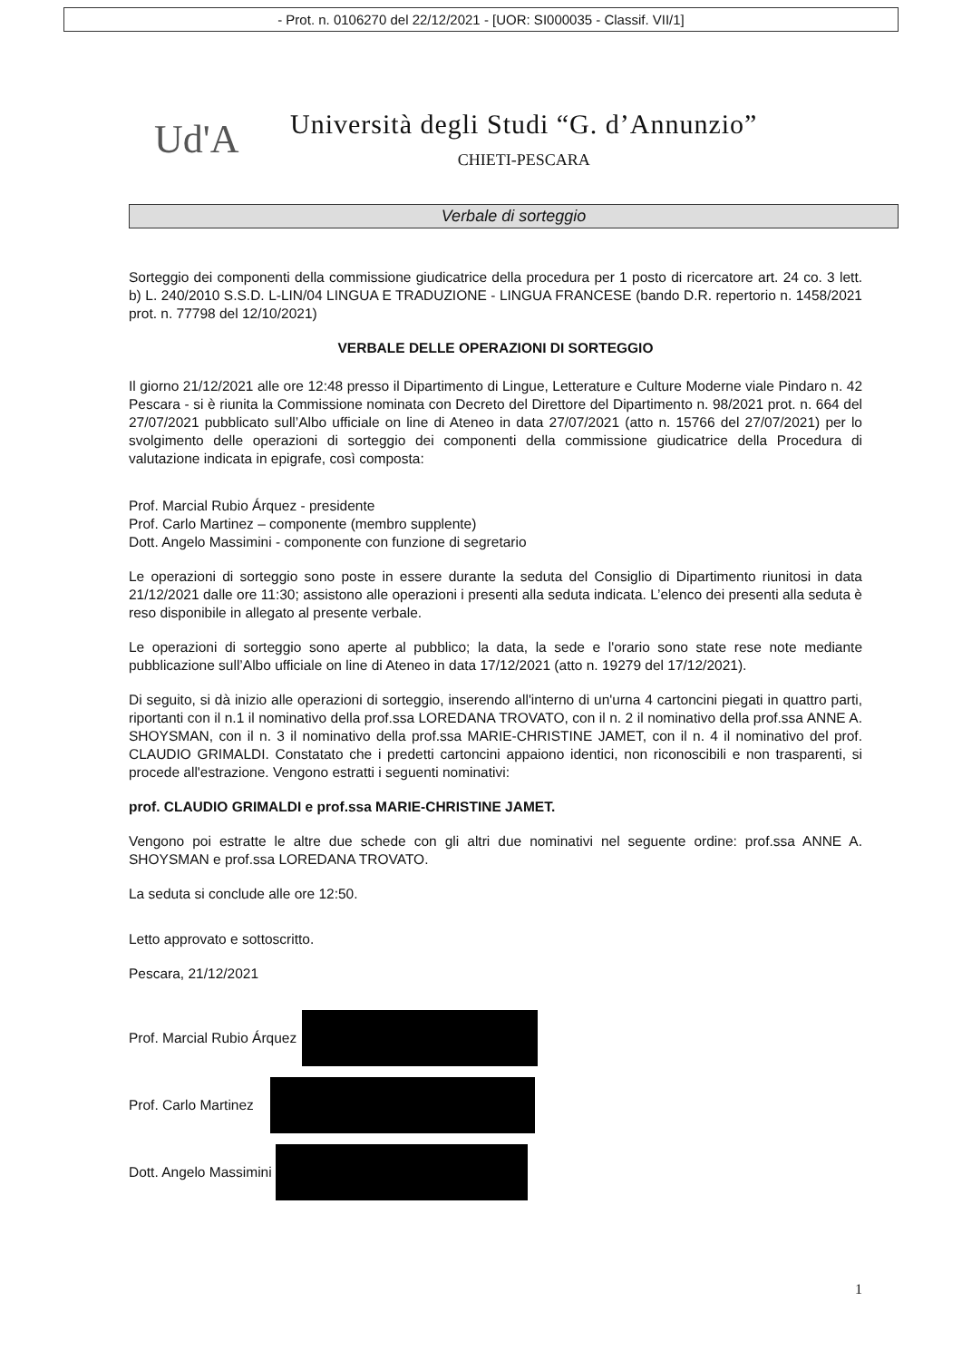- Prot. n. 0106270 del 22/12/2021 - [UOR: SI000035 - Classif. VII/1]
Ud'A
Università degli Studi “G. d’Annunzio”
CHIETI-PESCARA
Verbale di sorteggio
Sorteggio dei componenti della commissione giudicatrice della procedura per 1 posto di ricercatore art. 24 co. 3 lett. b) L. 240/2010 S.S.D. L-LIN/04 LINGUA E TRADUZIONE - LINGUA FRANCESE (bando D.R. repertorio n. 1458/2021 prot. n. 77798 del 12/10/2021)
VERBALE DELLE OPERAZIONI DI SORTEGGIO
Il giorno 21/12/2021 alle ore 12:48 presso il Dipartimento di Lingue, Letterature e Culture Moderne viale Pindaro n. 42 Pescara - si è riunita la Commissione nominata con Decreto del Direttore del Dipartimento n. 98/2021 prot. n. 664 del 27/07/2021 pubblicato sull’Albo ufficiale on line di Ateneo in data 27/07/2021 (atto n. 15766 del 27/07/2021) per lo svolgimento delle operazioni di sorteggio dei componenti della commissione giudicatrice della Procedura di valutazione indicata in epigrafe, così composta:
Prof. Marcial Rubio Árquez - presidente
Prof. Carlo Martinez – componente (membro supplente)
Dott. Angelo Massimini - componente con funzione di segretario
Le operazioni di sorteggio sono poste in essere durante la seduta del Consiglio di Dipartimento riunitosi in data 21/12/2021 dalle ore 11:30; assistono alle operazioni i presenti alla seduta indicata. L’elenco dei presenti alla seduta è reso disponibile in allegato al presente verbale.
Le operazioni di sorteggio sono aperte al pubblico; la data, la sede e l'orario sono state rese note mediante pubblicazione sull’Albo ufficiale on line di Ateneo in data 17/12/2021 (atto n. 19279 del 17/12/2021).
Di seguito, si dà inizio alle operazioni di sorteggio, inserendo all'interno di un'urna 4 cartoncini piegati in quattro parti, riportanti con il n.1 il nominativo della prof.ssa LOREDANA TROVATO, con il n. 2 il nominativo della prof.ssa ANNE A. SHOYSMAN, con il n. 3 il nominativo della prof.ssa MARIE-CHRISTINE JAMET, con il n. 4 il nominativo del prof. CLAUDIO GRIMALDI. Constatato che i predetti cartoncini appaiono identici, non riconoscibili e non trasparenti, si procede all'estrazione. Vengono estratti i seguenti nominativi:
prof. CLAUDIO GRIMALDI e prof.ssa MARIE-CHRISTINE JAMET.
Vengono poi estratte le altre due schede con gli altri due nominativi nel seguente ordine: prof.ssa ANNE A. SHOYSMAN e prof.ssa LOREDANA TROVATO.
La seduta si conclude alle ore 12:50.
Letto approvato e sottoscritto.
Pescara, 21/12/2021
Prof. Marcial Rubio Árquez
Prof. Carlo Martinez
Dott. Angelo Massimini
1